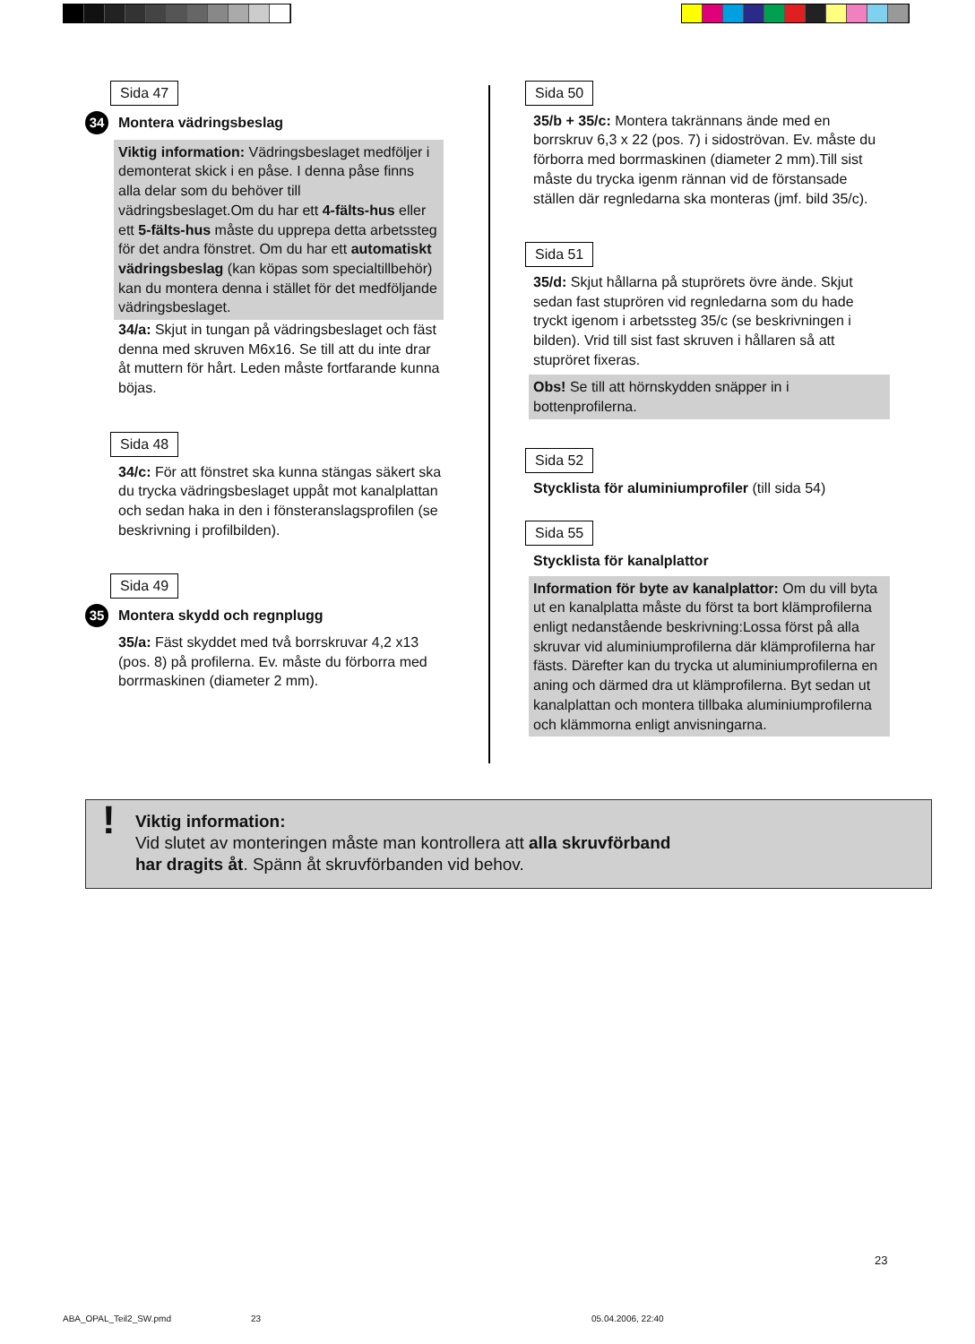Sida 47
34 Montera vädringsbeslag
Viktig information: Vädringsbeslaget medföljer i demonterat skick i en påse. I denna påse finns alla delar som du behöver till vädringsbeslaget.Om du har ett 4-fälts-hus eller ett 5-fälts-hus måste du upprepa detta arbetssteg för det andra fönstret. Om du har ett automatiskt vädringsbeslag (kan köpas som specialtillbehör) kan du montera denna i stället för det medföljande vädringsbeslaget.
34/a: Skjut in tungan på vädringsbeslaget och fäst denna med skruven M6x16. Se till att du inte drar åt muttern för hårt. Leden måste fortfarande kunna böjas.
Sida 48
34/c: För att fönstret ska kunna stängas säkert ska du trycka vädringsbeslaget uppåt mot kanalplattan och sedan haka in den i fönsteranslagsprofilen (se beskrivning i profilbilden).
Sida 49
35 Montera skydd och regnplugg
35/a: Fäst skyddet med två borrskruvar 4,2 x13 (pos. 8) på profilerna. Ev. måste du förborra med borrmaskinen (diameter 2 mm).
Sida 50
35/b + 35/c: Montera takrännans ände med en borrskruv 6,3 x 22 (pos. 7) i sidoströvan. Ev. måste du förborra med borrmaskinen (diameter 2 mm).Till sist måste du trycka igenm rännan vid de förstansade ställen där regnledarna ska monteras (jmf. bild 35/c).
Sida 51
35/d: Skjut hållarna på stuprörets övre ände. Skjut sedan fast stuprören vid regnledarna som du hade tryckt igenom i arbetssteg 35/c (se beskrivningen i bilden). Vrid till sist fast skruven i hållaren så att stupröret fixeras.
Obs! Se till att hörnskydden snäpper in i bottenprofilerna.
Sida 52
Stycklista för aluminiumprofiler (till sida 54)
Sida 55
Stycklista för kanalplattor
Information för byte av kanalplattor: Om du vill byta ut en kanalplatta måste du först ta bort klämprofilerna enligt nedanstående beskrivning:Lossa först på alla skruvar vid aluminiumprofilerna där klämprofilerna har fästs. Därefter kan du trycka ut aluminiumprofilerna en aning och därmed dra ut klämprofilerna. Byt sedan ut kanalplattan och montera tillbaka aluminiumprofilerna och klämmorna enligt anvisningarna.
! Viktig information:
Vid slutet av monteringen måste man kontrollera att alla skruvförband
har dragits åt. Spänn åt skruvförbanden vid behov.
23
ABA_OPAL_Teil2_SW.pmd 23 05.04.2006, 22:40